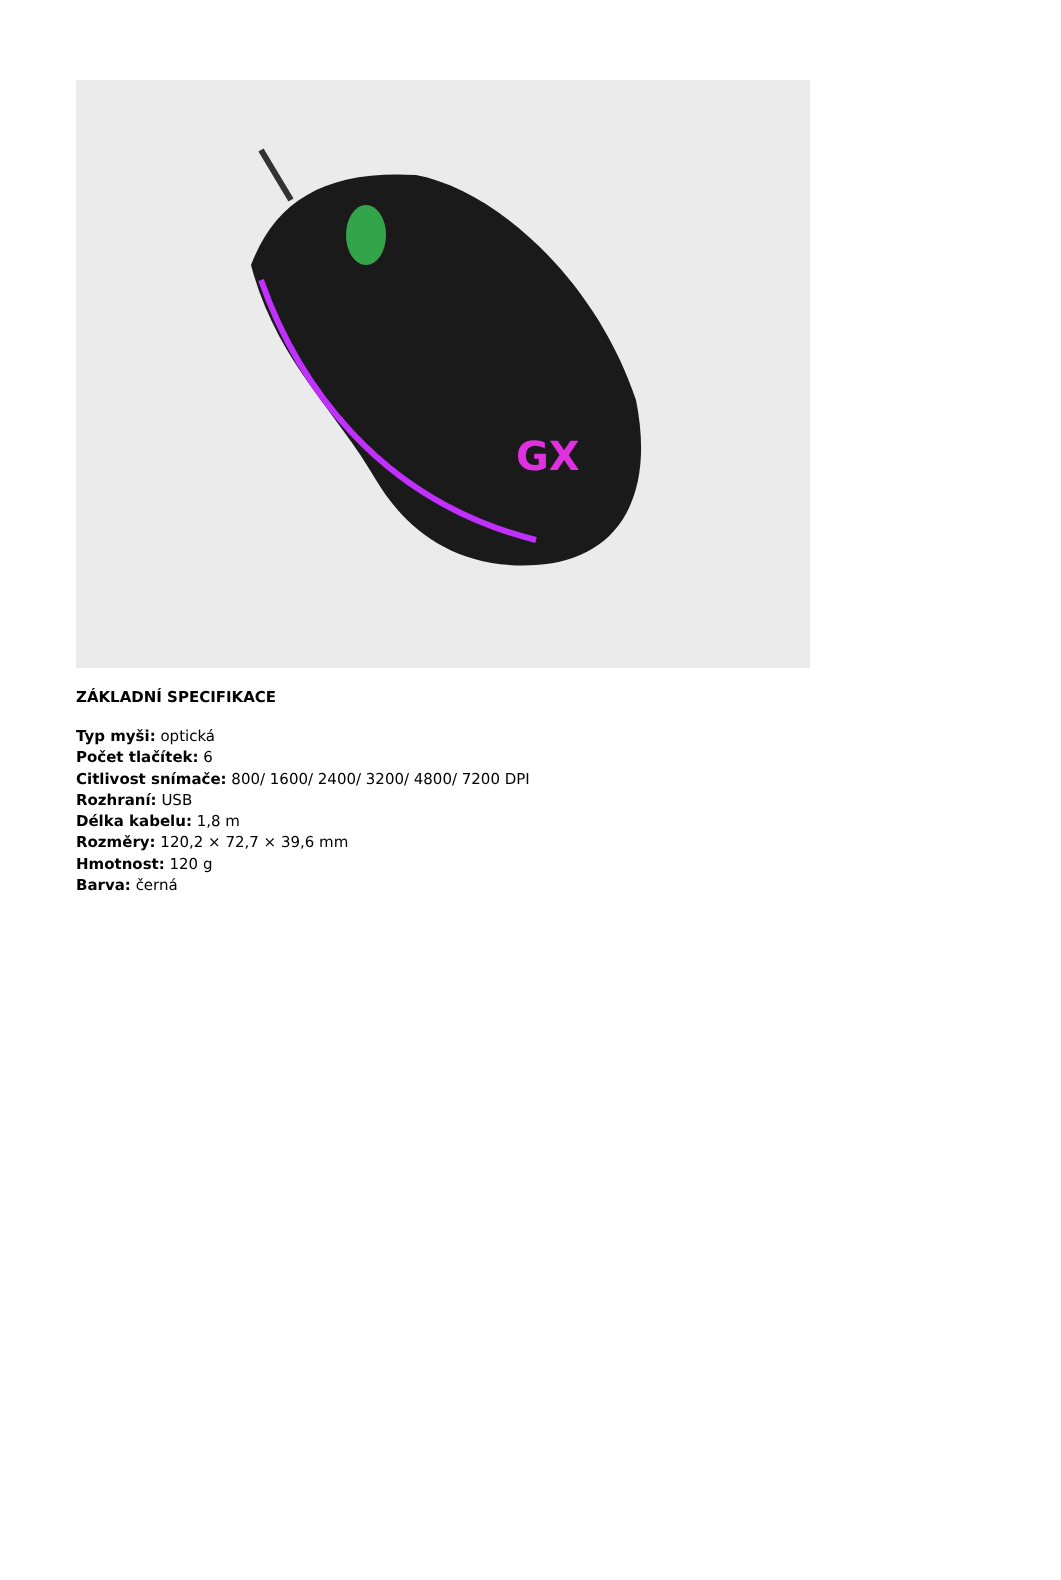GX
ZÁKLADNÍ SPECIFIKACE
Typ myši: optická
Počet tlačítek: 6
Citlivost snímače: 800/ 1600/ 2400/ 3200/ 4800/ 7200 DPI
Rozhraní: USB
Délka kabelu: 1,8 m
Rozměry: 120,2 × 72,7 × 39,6 mm
Hmotnost: 120 g
Barva: černá